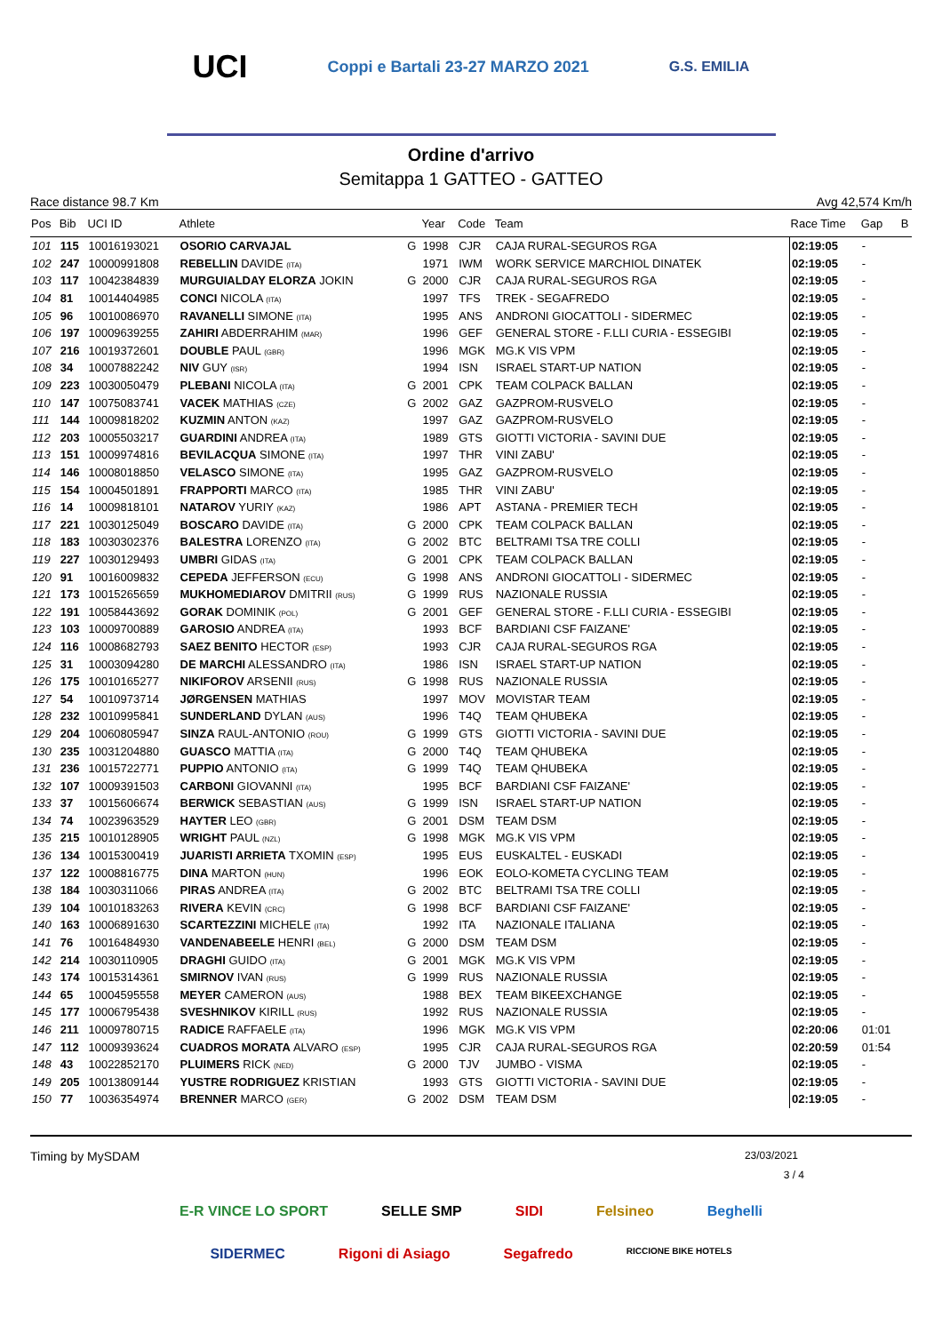UCI Coppi e Bartali 23-27 MARZO 2021 G.S. EMILIA
Ordine d'arrivo
Semitappa 1 GATTEO - GATTEO
Race distance 98.7 Km Avg 42,574 Km/h
| Pos | Bib | UCI ID | Athlete | | Year | Code | Team | Race Time | Gap | B |
| --- | --- | --- | --- | --- | --- | --- | --- | --- | --- | --- |
| 101 | 115 | 10016193021 | OSORIO CARVAJAL | G | 1998 | CJR | CAJA RURAL-SEGUROS RGA | 02:19:05 | - | |
| 102 | 247 | 10000991808 | REBELLIN DAVIDE (ITA) | | 1971 | IWM | WORK SERVICE MARCHIOL DINATEK | 02:19:05 | - | |
| 103 | 117 | 10042384839 | MURGUIALDAY ELORZA JOKIN | G | 2000 | CJR | CAJA RURAL-SEGUROS RGA | 02:19:05 | - | |
| 104 | 81 | 10014404985 | CONCI NICOLA (ITA) | | 1997 | TFS | TREK - SEGAFREDO | 02:19:05 | - | |
| 105 | 96 | 10010086970 | RAVANELLI SIMONE (ITA) | | 1995 | ANS | ANDRONI GIOCATTOLI - SIDERMEC | 02:19:05 | - | |
| 106 | 197 | 10009639255 | ZAHIRI ABDERRAHIM (MAR) | | 1996 | GEF | GENERAL STORE - F.LLI CURIA - ESSEGIBI | 02:19:05 | - | |
| 107 | 216 | 10019372601 | DOUBLE PAUL (GBR) | | 1996 | MGK | MG.K VIS VPM | 02:19:05 | - | |
| 108 | 34 | 10007882242 | NIV GUY (ISR) | | 1994 | ISN | ISRAEL START-UP NATION | 02:19:05 | - | |
| 109 | 223 | 10030050479 | PLEBANI NICOLA (ITA) | G | 2001 | CPK | TEAM COLPACK BALLAN | 02:19:05 | - | |
| 110 | 147 | 10075083741 | VACEK MATHIAS (CZE) | G | 2002 | GAZ | GAZPROM-RUSVELO | 02:19:05 | - | |
| 111 | 144 | 10009818202 | KUZMIN ANTON (KAZ) | | 1997 | GAZ | GAZPROM-RUSVELO | 02:19:05 | - | |
| 112 | 203 | 10005503217 | GUARDINI ANDREA (ITA) | | 1989 | GTS | GIOTTI VICTORIA - SAVINI DUE | 02:19:05 | - | |
| 113 | 151 | 10009974816 | BEVILACQUA SIMONE (ITA) | | 1997 | THR | VINI ZABU' | 02:19:05 | - | |
| 114 | 146 | 10008018850 | VELASCO SIMONE (ITA) | | 1995 | GAZ | GAZPROM-RUSVELO | 02:19:05 | - | |
| 115 | 154 | 10004501891 | FRAPPORTI MARCO (ITA) | | 1985 | THR | VINI ZABU' | 02:19:05 | - | |
| 116 | 14 | 10009818101 | NATAROV YURIY (KAZ) | | 1986 | APT | ASTANA - PREMIER TECH | 02:19:05 | - | |
| 117 | 221 | 10030125049 | BOSCARO DAVIDE (ITA) | G | 2000 | CPK | TEAM COLPACK BALLAN | 02:19:05 | - | |
| 118 | 183 | 10030302376 | BALESTRA LORENZO (ITA) | G | 2002 | BTC | BELTRAMI TSA TRE COLLI | 02:19:05 | - | |
| 119 | 227 | 10030129493 | UMBRI GIDAS (ITA) | G | 2001 | CPK | TEAM COLPACK BALLAN | 02:19:05 | - | |
| 120 | 91 | 10016009832 | CEPEDA JEFFERSON (ECU) | G | 1998 | ANS | ANDRONI GIOCATTOLI - SIDERMEC | 02:19:05 | - | |
| 121 | 173 | 10015265659 | MUKHOMEDIAROV DMITRII (RUS) | G | 1999 | RUS | NAZIONALE RUSSIA | 02:19:05 | - | |
| 122 | 191 | 10058443692 | GORAK DOMINIK (POL) | G | 2001 | GEF | GENERAL STORE - F.LLI CURIA - ESSEGIBI | 02:19:05 | - | |
| 123 | 103 | 10009700889 | GAROSIO ANDREA (ITA) | | 1993 | BCF | BARDIANI CSF FAIZANE' | 02:19:05 | - | |
| 124 | 116 | 10008682793 | SAEZ BENITO HECTOR (ESP) | | 1993 | CJR | CAJA RURAL-SEGUROS RGA | 02:19:05 | - | |
| 125 | 31 | 10003094280 | DE MARCHI ALESSANDRO (ITA) | | 1986 | ISN | ISRAEL START-UP NATION | 02:19:05 | - | |
| 126 | 175 | 10010165277 | NIKIFOROV ARSENII (RUS) | G | 1998 | RUS | NAZIONALE RUSSIA | 02:19:05 | - | |
| 127 | 54 | 10010973714 | JØRGENSEN MATHIAS | | 1997 | MOV | MOVISTAR TEAM | 02:19:05 | - | |
| 128 | 232 | 10010995841 | SUNDERLAND DYLAN (AUS) | | 1996 | T4Q | TEAM QHUBEKA | 02:19:05 | - | |
| 129 | 204 | 10060805947 | SINZA RAUL-ANTONIO (ROU) | G | 1999 | GTS | GIOTTI VICTORIA - SAVINI DUE | 02:19:05 | - | |
| 130 | 235 | 10031204880 | GUASCO MATTIA (ITA) | G | 2000 | T4Q | TEAM QHUBEKA | 02:19:05 | - | |
| 131 | 236 | 10015722771 | PUPPIO ANTONIO (ITA) | G | 1999 | T4Q | TEAM QHUBEKA | 02:19:05 | - | |
| 132 | 107 | 10009391503 | CARBONI GIOVANNI (ITA) | | 1995 | BCF | BARDIANI CSF FAIZANE' | 02:19:05 | - | |
| 133 | 37 | 10015606674 | BERWICK SEBASTIAN (AUS) | G | 1999 | ISN | ISRAEL START-UP NATION | 02:19:05 | - | |
| 134 | 74 | 10023963529 | HAYTER LEO (GBR) | G | 2001 | DSM | TEAM DSM | 02:19:05 | - | |
| 135 | 215 | 10010128905 | WRIGHT PAUL (NZL) | G | 1998 | MGK | MG.K VIS VPM | 02:19:05 | - | |
| 136 | 134 | 10015300419 | JUARISTI ARRIETA TXOMIN (ESP) | | 1995 | EUS | EUSKALTEL - EUSKADI | 02:19:05 | - | |
| 137 | 122 | 10008816775 | DINA MARTON (HUN) | | 1996 | EOK | EOLO-KOMETA CYCLING TEAM | 02:19:05 | - | |
| 138 | 184 | 10030311066 | PIRAS ANDREA (ITA) | G | 2002 | BTC | BELTRAMI TSA TRE COLLI | 02:19:05 | - | |
| 139 | 104 | 10010183263 | RIVERA KEVIN (CRC) | G | 1998 | BCF | BARDIANI CSF FAIZANE' | 02:19:05 | - | |
| 140 | 163 | 10006891630 | SCARTEZZINI MICHELE (ITA) | | 1992 | ITA | NAZIONALE ITALIANA | 02:19:05 | - | |
| 141 | 76 | 10016484930 | VANDENABEELE HENRI (BEL) | G | 2000 | DSM | TEAM DSM | 02:19:05 | - | |
| 142 | 214 | 10030110905 | DRAGHI GUIDO (ITA) | G | 2001 | MGK | MG.K VIS VPM | 02:19:05 | - | |
| 143 | 174 | 10015314361 | SMIRNOV IVAN (RUS) | G | 1999 | RUS | NAZIONALE RUSSIA | 02:19:05 | - | |
| 144 | 65 | 10004595558 | MEYER CAMERON (AUS) | | 1988 | BEX | TEAM BIKEEXCHANGE | 02:19:05 | - | |
| 145 | 177 | 10006795438 | SVESHNIKOV KIRILL (RUS) | | 1992 | RUS | NAZIONALE RUSSIA | 02:19:05 | - | |
| 146 | 211 | 10009780715 | RADICE RAFFAELE (ITA) | | 1996 | MGK | MG.K VIS VPM | 02:20:06 | 01:01 | |
| 147 | 112 | 10009393624 | CUADROS MORATA ALVARO (ESP) | | 1995 | CJR | CAJA RURAL-SEGUROS RGA | 02:20:59 | 01:54 | |
| 148 | 43 | 10022852170 | PLUIMERS RICK (NED) | G | 2000 | TJV | JUMBO - VISMA | 02:19:05 | - | |
| 149 | 205 | 10013809144 | YUSTRE RODRIGUEZ KRISTIAN | | 1993 | GTS | GIOTTI VICTORIA - SAVINI DUE | 02:19:05 | - | |
| 150 | 77 | 10036354974 | BRENNER MARCO (GER) | G | 2002 | DSM | TEAM DSM | 02:19:05 | - | |
Timing by MySDAM 23/03/2021
3 / 4
E-R VINCE LO SPORT SELLE SMP SIDI Felsineo Beghelli SIDERMEC Rigoni di Asiago Segafredo RICCIONE BIKE HOTELS